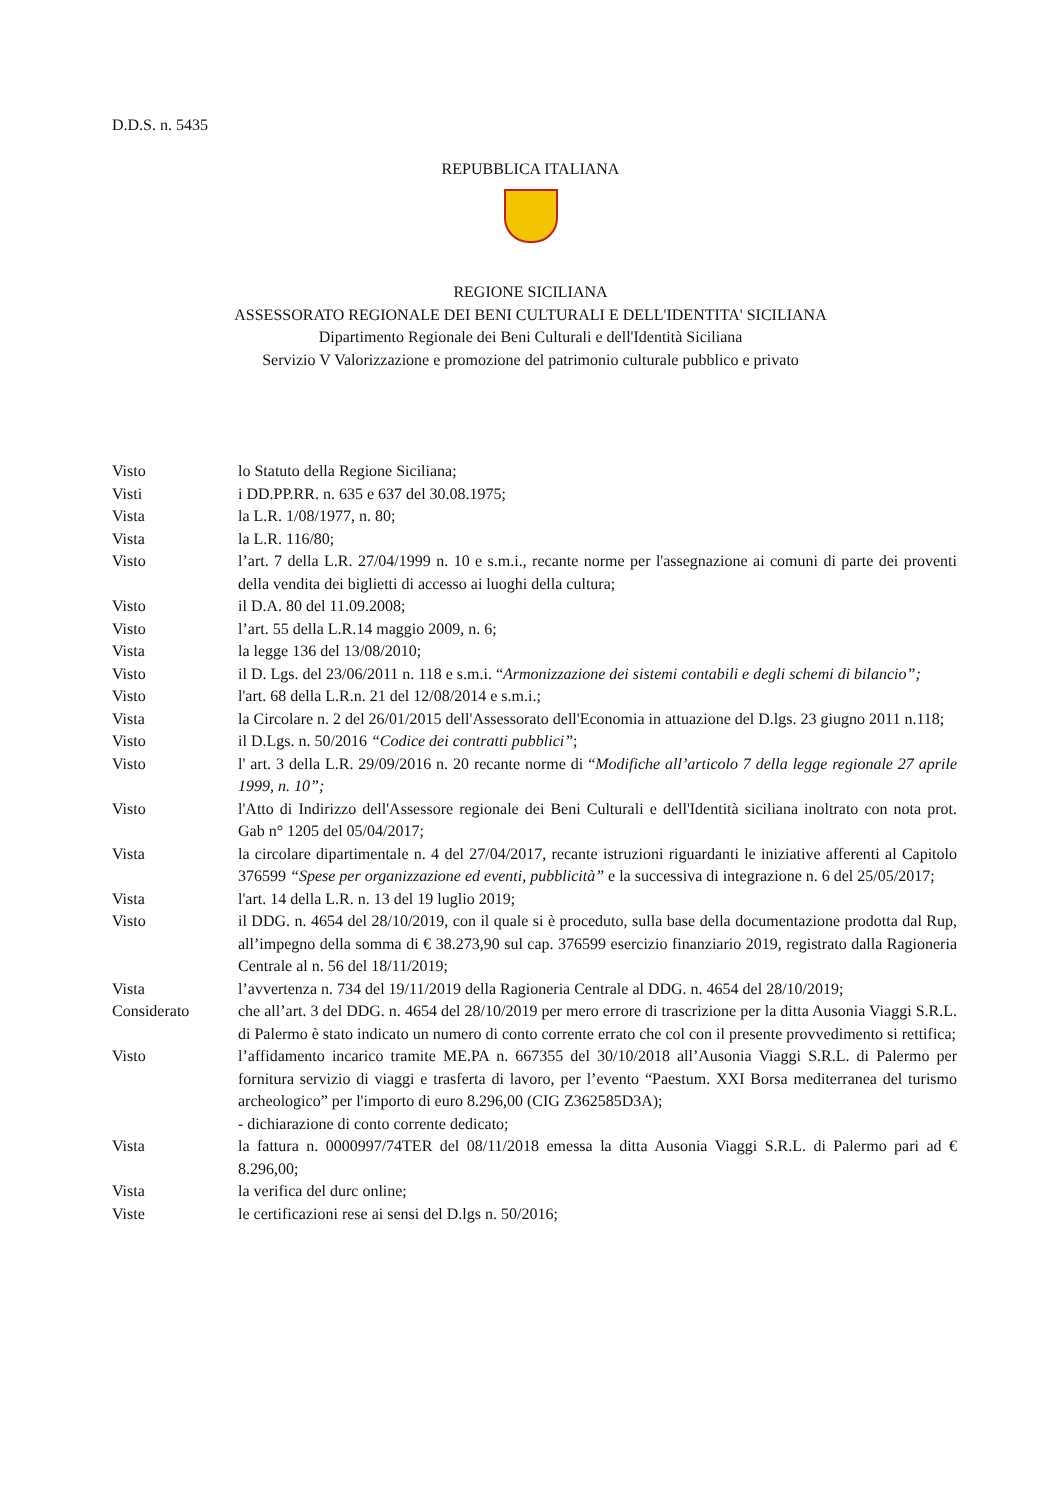D.D.S. n. 5435
REPUBBLICA ITALIANA
REGIONE SICILIANA
ASSESSORATO REGIONALE DEI BENI CULTURALI E DELL'IDENTITA' SICILIANA
Dipartimento Regionale dei Beni Culturali e dell'Identità Siciliana
Servizio V Valorizzazione e promozione del patrimonio culturale pubblico e privato
| Visto | lo Statuto della Regione Siciliana; |
| Visti | i DD.PP.RR. n. 635 e 637 del 30.08.1975; |
| Vista | la L.R. 1/08/1977, n. 80; |
| Vista | la L.R. 116/80; |
| Visto | l’art. 7 della L.R. 27/04/1999 n. 10 e s.m.i., recante norme per l'assegnazione ai comuni di parte dei proventi della vendita dei biglietti di accesso ai luoghi della cultura; |
| Visto | il D.A. 80 del 11.09.2008; |
| Visto | l’art. 55 della L.R.14 maggio 2009, n. 6; |
| Vista | la legge 136 del 13/08/2010; |
| Visto | il D. Lgs. del 23/06/2011 n. 118 e s.m.i. “ Armonizzazione dei sistemi contabili e degli schemi di bilancio”; |
| Visto | l'art. 68 della L.R.n. 21 del 12/08/2014 e s.m.i.; |
| Vista | la Circolare n. 2 del 26/01/2015 dell'Assessorato dell'Economia in attuazione del D.lgs. 23 giugno 2011 n.118; |
| Visto | il D.Lgs. n. 50/2016 “Codice dei contratti pubblici” ; |
| Visto | l' art. 3 della L.R. 29/09/2016 n. 20 recante norme di “ Modifiche all’articolo 7 della legge regionale 27 aprile 1999, n. 10”; |
| Visto | l'Atto di Indirizzo dell'Assessore regionale dei Beni Culturali e dell'Identità siciliana inoltrato con nota prot. Gab n° 1205 del 05/04/2017; |
| Vista | la circolare dipartimentale n. 4 del 27/04/2017, recante istruzioni riguardanti le iniziative afferenti al Capitolo 376599 “Spese per organizzazione ed eventi, pubblicità” e la successiva di integrazione n. 6 del 25/05/2017; |
| Vista | l'art. 14 della L.R. n. 13 del 19 luglio 2019; |
| Visto | il DDG. n. 4654 del 28/10/2019, con il quale si è proceduto, sulla base della documentazione prodotta dal Rup, all’impegno della somma di € 38.273,90 sul cap. 376599 esercizio finanziario 2019, registrato dalla Ragioneria Centrale al n. 56 del 18/11/2019; |
| Vista | l’avvertenza n. 734 del 19/11/2019 della Ragioneria Centrale al DDG. n. 4654 del 28/10/2019; |
| Considerato | che all’art. 3 del DDG. n. 4654 del 28/10/2019 per mero errore di trascrizione per la ditta Ausonia Viaggi S.R.L. di Palermo è stato indicato un numero di conto corrente errato che col con il presente provvedimento si rettifica; |
| Visto | l’affidamento incarico tramite ME.PA n. 667355 del 30/10/2018 all’Ausonia Viaggi S.R.L. di Palermo per fornitura servizio di viaggi e trasferta di lavoro, per l’evento “Paestum. XXI Borsa mediterranea del turismo archeologico” per l'importo di euro 8.296,00 (CIG Z362585D3A); - dichiarazione di conto corrente dedicato; |
| Vista | la fattura n. 0000997/74TER del 08/11/2018 emessa la ditta Ausonia Viaggi S.R.L. di Palermo pari ad € 8.296,00; |
| Vista | la verifica del durc online; |
| Viste | le certificazioni rese ai sensi del D.lgs n. 50/2016; |